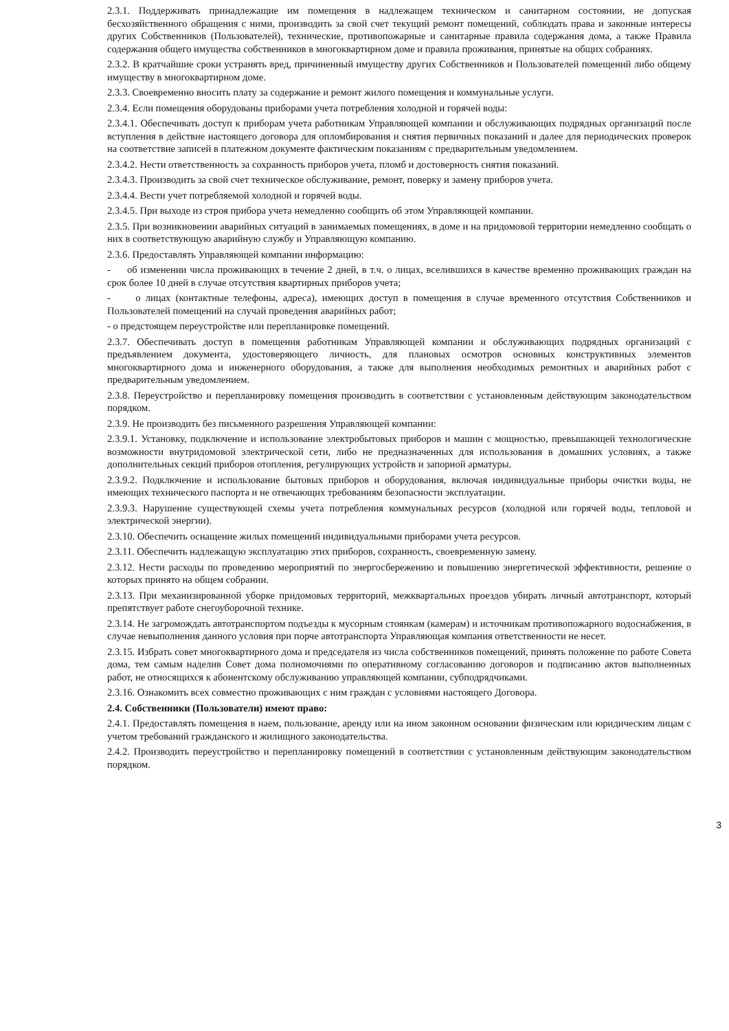2.3.1. Поддерживать принадлежащие им помещения в надлежащем техническом и санитарном состоянии, не допуская бесхозяйственного обращения с ними, производить за свой счет текущий ремонт помещений, соблюдать права и законные интересы других Собственников (Пользователей), технические, противопожарные и санитарные правила содержания дома, а также Правила содержания общего имущества собственников в многоквартирном доме и правила проживания, принятые на общих собраниях.
2.3.2. В кратчайшие сроки устранять вред, причиненный имуществу других Собственников и Пользователей помещений либо общему имуществу в многоквартирном доме.
2.3.3. Своевременно вносить плату за содержание и ремонт жилого помещения и коммунальные услуги.
2.3.4. Если помещения оборудованы приборами учета потребления холодной и горячей воды:
2.3.4.1. Обеспечивать доступ к приборам учета работникам Управляющей компании и обслуживающих подрядных организаций после вступления в действие настоящего договора для опломбирования и снятия первичных показаний и далее для периодических проверок на соответствие записей в платежном документе фактическим показаниям с предварительным уведомлением.
2.3.4.2. Нести ответственность за сохранность приборов учета, пломб и достоверность снятия показаний.
2.3.4.3. Производить за свой счет техническое обслуживание, ремонт, поверку и замену приборов учета.
2.3.4.4. Вести учет потребляемой холодной и горячей воды.
2.3.4.5. При выходе из строя прибора учета немедленно сообщить об этом Управляющей компании.
2.3.5. При возникновении аварийных ситуаций в занимаемых помещениях, в доме и на придомовой территории немедленно сообщать о них в соответствующую аварийную службу и Управляющую компанию.
2.3.6. Предоставлять Управляющей компании информацию:
- об изменении числа проживающих в течение 2 дней, в т.ч. о лицах, вселившихся в качестве временно проживающих граждан на срок более 10 дней в случае отсутствия квартирных приборов учета;
- о лицах (контактные телефоны, адреса), имеющих доступ в помещения в случае временного отсутствия Собственников и Пользователей помещений на случай проведения аварийных работ;
- о предстоящем переустройстве или перепланировке помещений.
2.3.7. Обеспечивать доступ в помещения работникам Управляющей компании и обслуживающих подрядных организаций с предъявлением документа, удостоверяющего личность, для плановых осмотров основных конструктивных элементов многоквартирного дома и инженерного оборудования, а также для выполнения необходимых ремонтных и аварийных работ с предварительным уведомлением.
2.3.8. Переустройство и перепланировку помещения производить в соответствии с установленным действующим законодательством порядком.
2.3.9. Не производить без письменного разрешения Управляющей компании:
2.3.9.1. Установку, подключение и использование электробытовых приборов и машин с мощностью, превышающей технологические возможности внутридомовой электрической сети, либо не предназначенных для использования в домашних условиях, а также дополнительных секций приборов отопления, регулирующих устройств и запорной арматуры.
2.3.9.2. Подключение и использование бытовых приборов и оборудования, включая индивидуальные приборы очистки воды, не имеющих технического паспорта и не отвечающих требованиям безопасности эксплуатации.
2.3.9.3. Нарушение существующей схемы учета потребления коммунальных ресурсов (холодной или горячей воды, тепловой и электрической энергии).
2.3.10. Обеспечить оснащение жилых помещений индивидуальными приборами учета ресурсов.
2.3.11. Обеспечить надлежащую эксплуатацию этих приборов, сохранность, своевременную замену.
2.3.12. Нести расходы по проведению мероприятий по энергосбережению и повышению энергетической эффективности, решение о которых принято на общем собрании.
2.3.13. При механизированной уборке придомовых территорий, межквартальных проездов убирать личный автотранспорт, который препятствует работе снегоуборочной технике.
2.3.14. Не загромождать автотранспортом подъезды к мусорным стоянкам (камерам) и источникам противопожарного водоснабжения, в случае невыполнения данного условия при порче автотранспорта Управляющая компания ответственности не несет.
2.3.15. Избрать совет многоквартирного дома и председателя из числа собственников помещений, принять положение по работе Совета дома, тем самым наделив Совет дома полномочиями по оперативному согласованию договоров и подписанию актов выполненных работ, не относящихся к абонентскому обслуживанию управляющей компании, субподрядчиками.
2.3.16. Ознакомить всех совместно проживающих с ним граждан с условиями настоящего Договора.
2.4. Собственники (Пользователи) имеют право:
2.4.1. Предоставлять помещения в наем, пользование, аренду или на ином законном основании физическим или юридическим лицам с учетом требований гражданского и жилищного законодательства.
2.4.2. Производить переустройство и перепланировку помещений в соответствии с установленным действующим законодательством порядком.
3